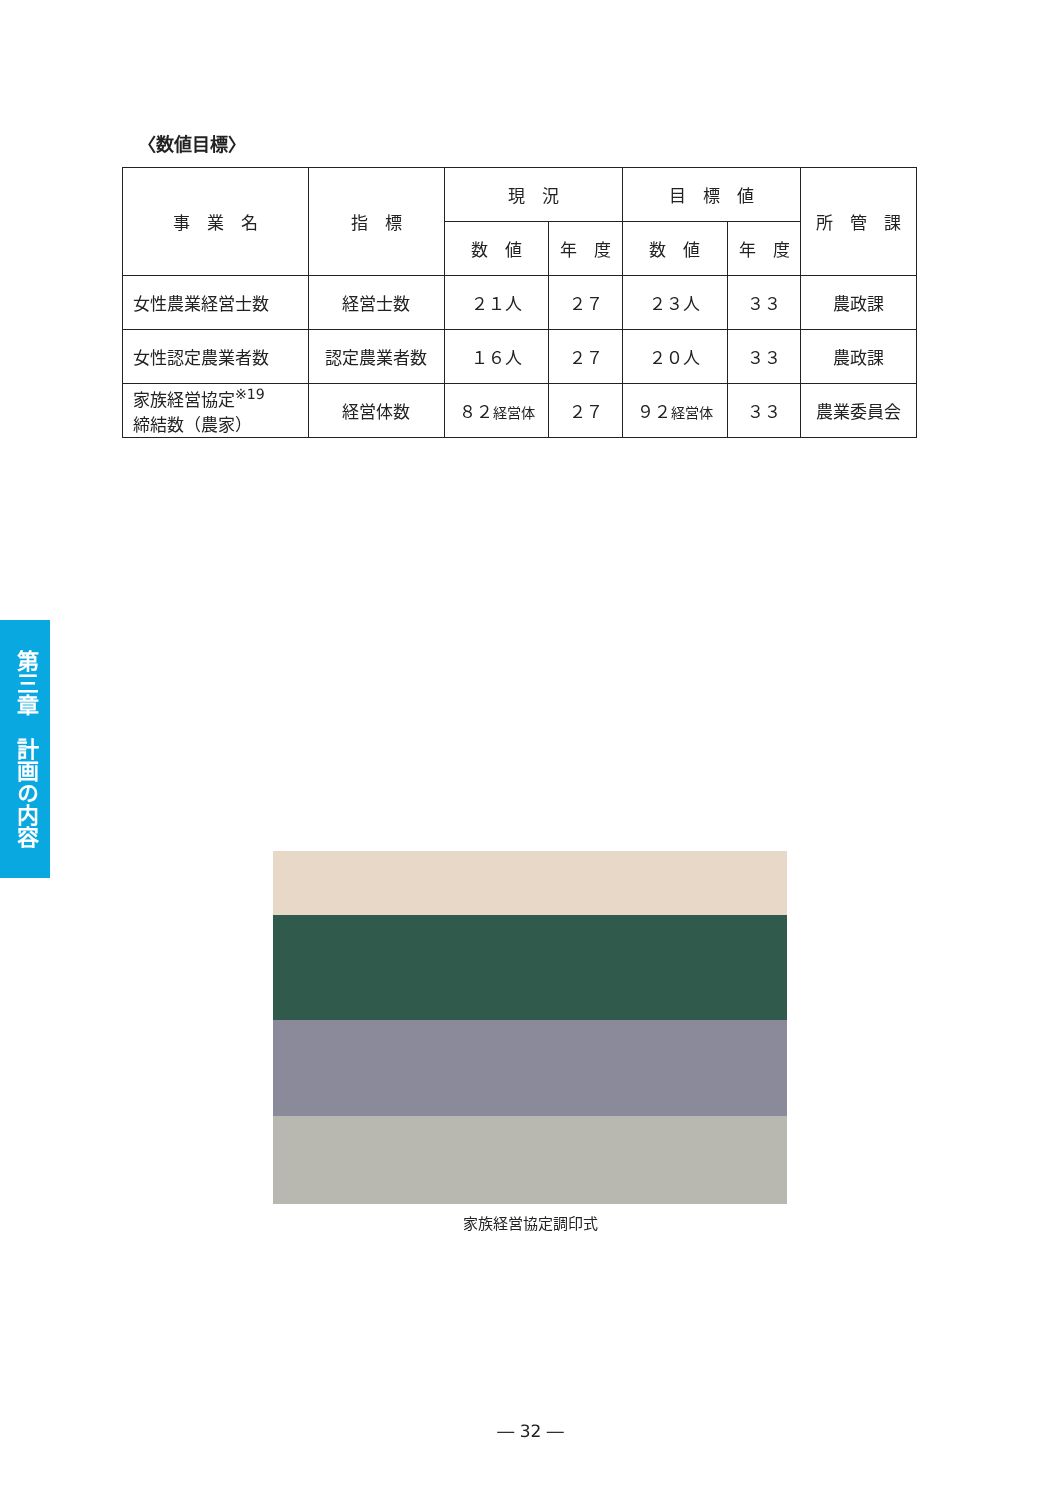〈数値目標〉
| 事 業 名 | 指 標 | 現 況 | | 目 標 値 | | 所 管 課 |
| --- | --- | --- | --- | --- | --- | --- |
| | | 数 値 | 年 度 | 数 値 | 年 度 | |
| 女性農業経営士数 | 経営士数 | ２１人 | ２７ | ２３人 | ３３ | 農政課 |
| 女性認定農業者数 | 認定農業者数 | １６人 | ２７ | ２０人 | ３３ | 農政課 |
| 家族経営協定<sup>※19</sup> 締結数（農家） | 経営体数 | ８２ 経営体 | ２７ | ９２ 経営体 | ３３ | 農業委員会 |
第三章　計画の内容
家族経営協定調印式
― 32 ―